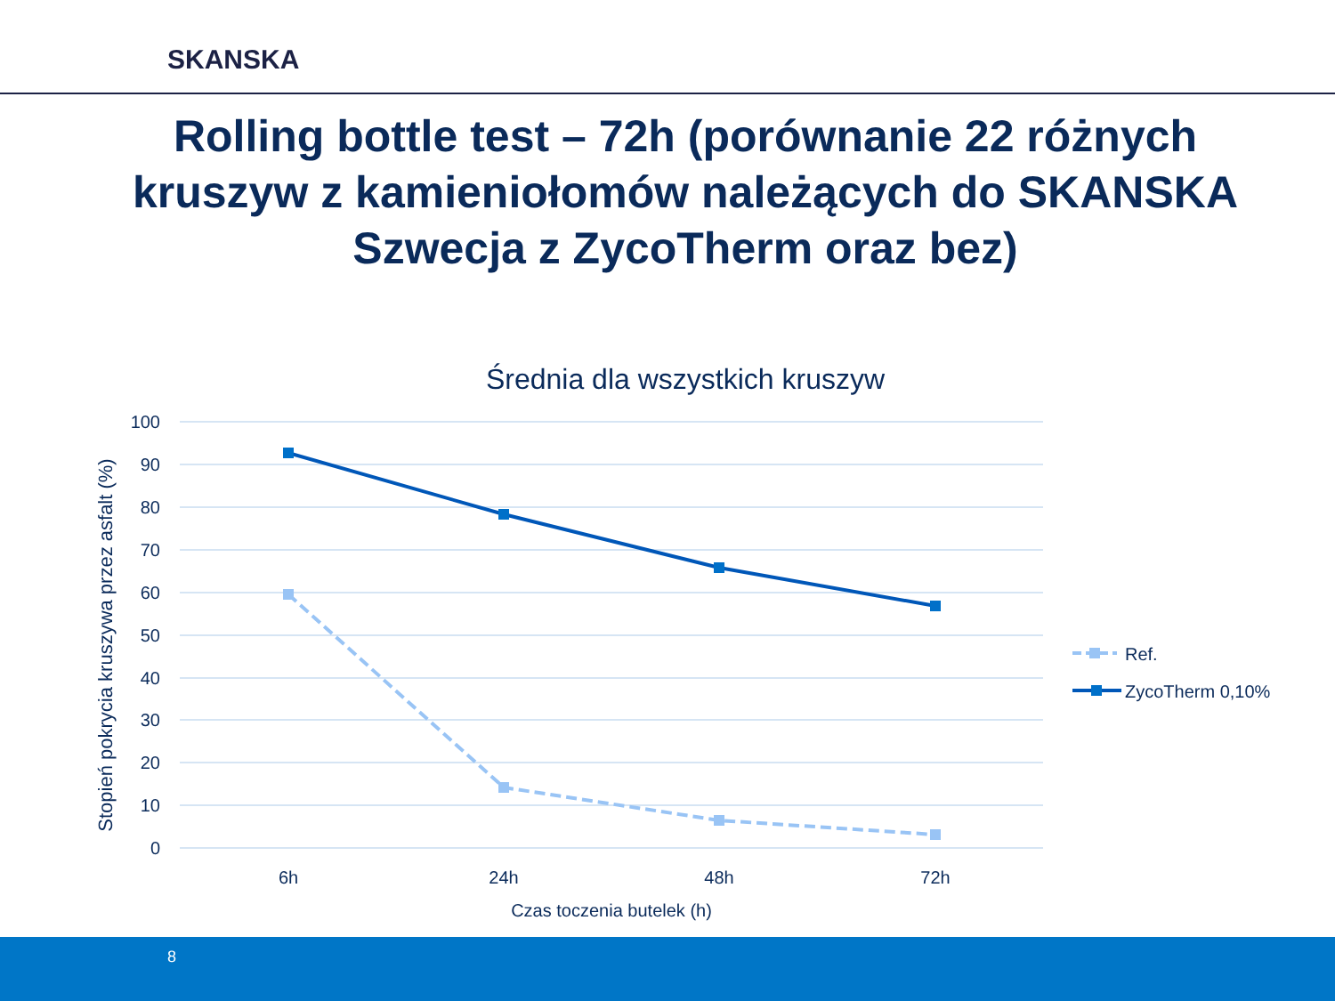SKANSKA
Rolling bottle test – 72h (porównanie 22 różnych kruszyw z kamieniołomów należących do SKANSKA Szwecja z ZycoTherm oraz bez)
Średnia dla wszystkich kruszyw
100
90
80
70
60
50
40
30
20
10
0
6h
24h
48h
72h
Czas toczenia butelek (h)
Stopień pokrycia kruszywa przez asfalt (%)
Ref.
ZycoTherm 0,10%
8